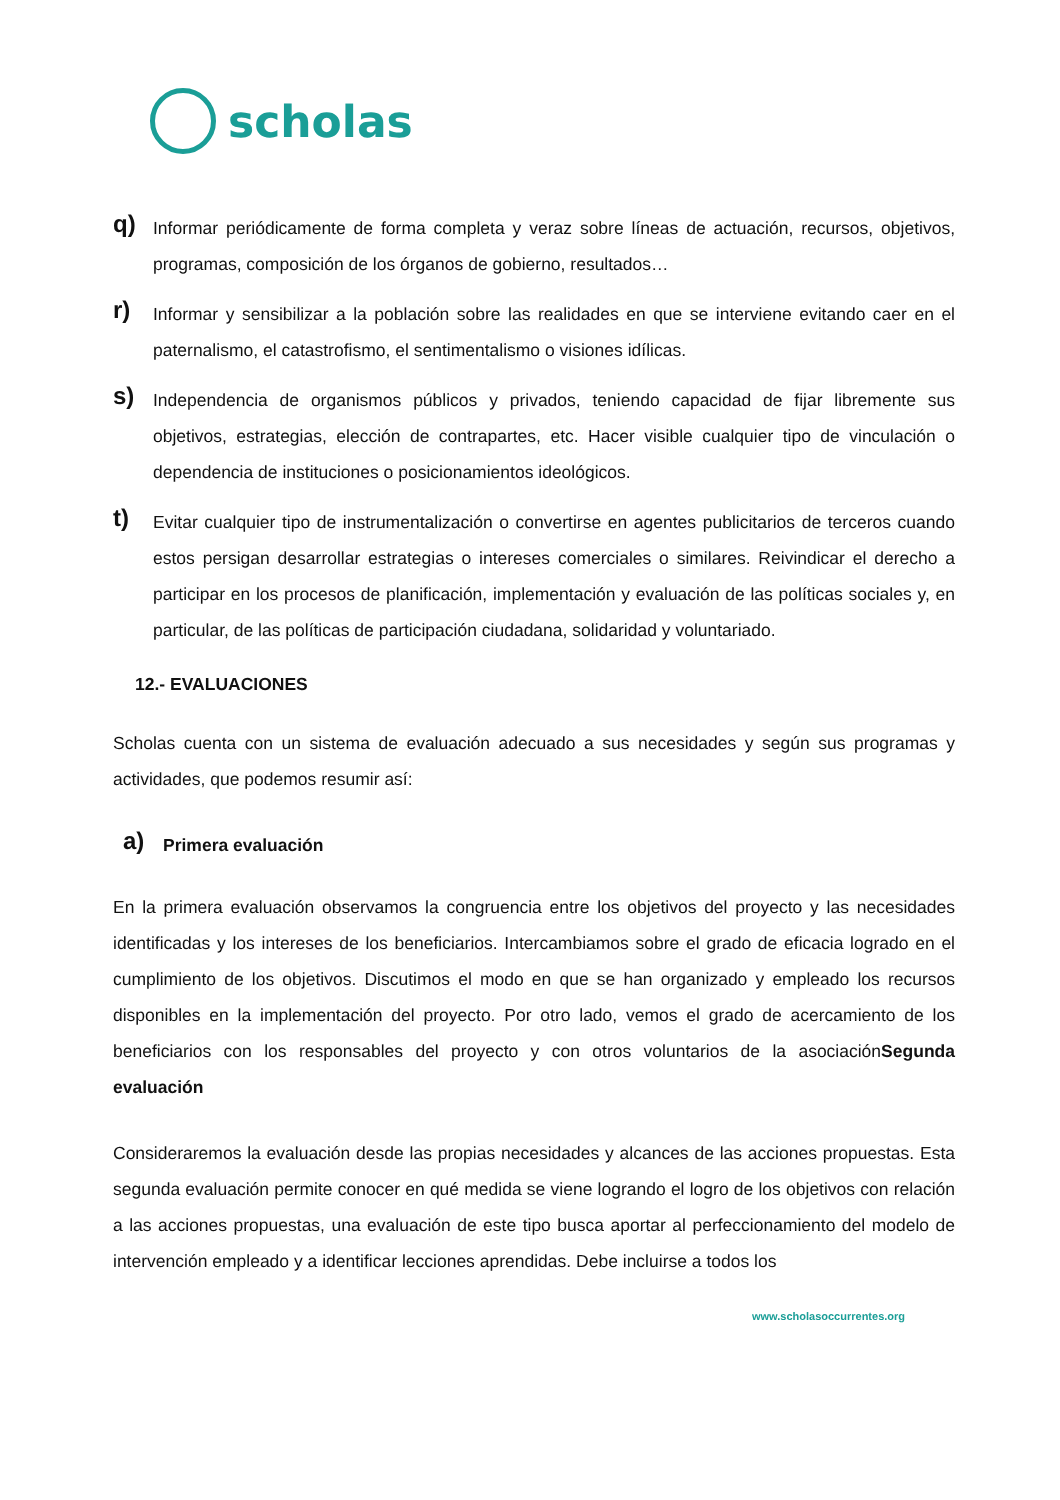scholas
q)
Informar periódicamente de forma completa y veraz sobre líneas de actuación, recursos, objetivos, programas, composición de los órganos de gobierno, resultados…
r)
Informar y sensibilizar a la población sobre las realidades en que se interviene evitando caer en el paternalismo, el catastrofismo, el sentimentalismo o visiones idílicas.
s)
Independencia de organismos públicos y privados, teniendo capacidad de fijar libremente sus objetivos, estrategias, elección de contrapartes, etc. Hacer visible cualquier tipo de vinculación o dependencia de instituciones o posicionamientos ideológicos.
t)
Evitar cualquier tipo de instrumentalización o convertirse en agentes publicitarios de terceros cuando estos persigan desarrollar estrategias o intereses comerciales o similares. Reivindicar el derecho a participar en los procesos de planificación, implementación y evaluación de las políticas sociales y, en particular, de las políticas de participación ciudadana, solidaridad y voluntariado.
12.- EVALUACIONES
Scholas cuenta con un sistema de evaluación adecuado a sus necesidades y según sus programas y actividades, que podemos resumir así:
a)
Primera evaluación
En la primera evaluación observamos la congruencia entre los objetivos del proyecto y las necesidades identificadas y los intereses de los beneficiarios. Intercambiamos sobre el grado de eficacia logrado en el cumplimiento de los objetivos. Discutimos el modo en que se han organizado y empleado los recursos disponibles en la implementación del proyecto. Por otro lado, vemos el grado de acercamiento de los beneficiarios con los responsables del proyecto y con otros voluntarios de la asociaciónSegunda evaluación
Consideraremos la evaluación desde las propias necesidades y alcances de las acciones propuestas. Esta segunda evaluación permite conocer en qué medida se viene logrando el logro de los objetivos con relación a las acciones propuestas, una evaluación de este tipo busca aportar al perfeccionamiento del modelo de intervención empleado y a identificar lecciones aprendidas. Debe incluirse a todos los
www.scholasoccurrentes.org